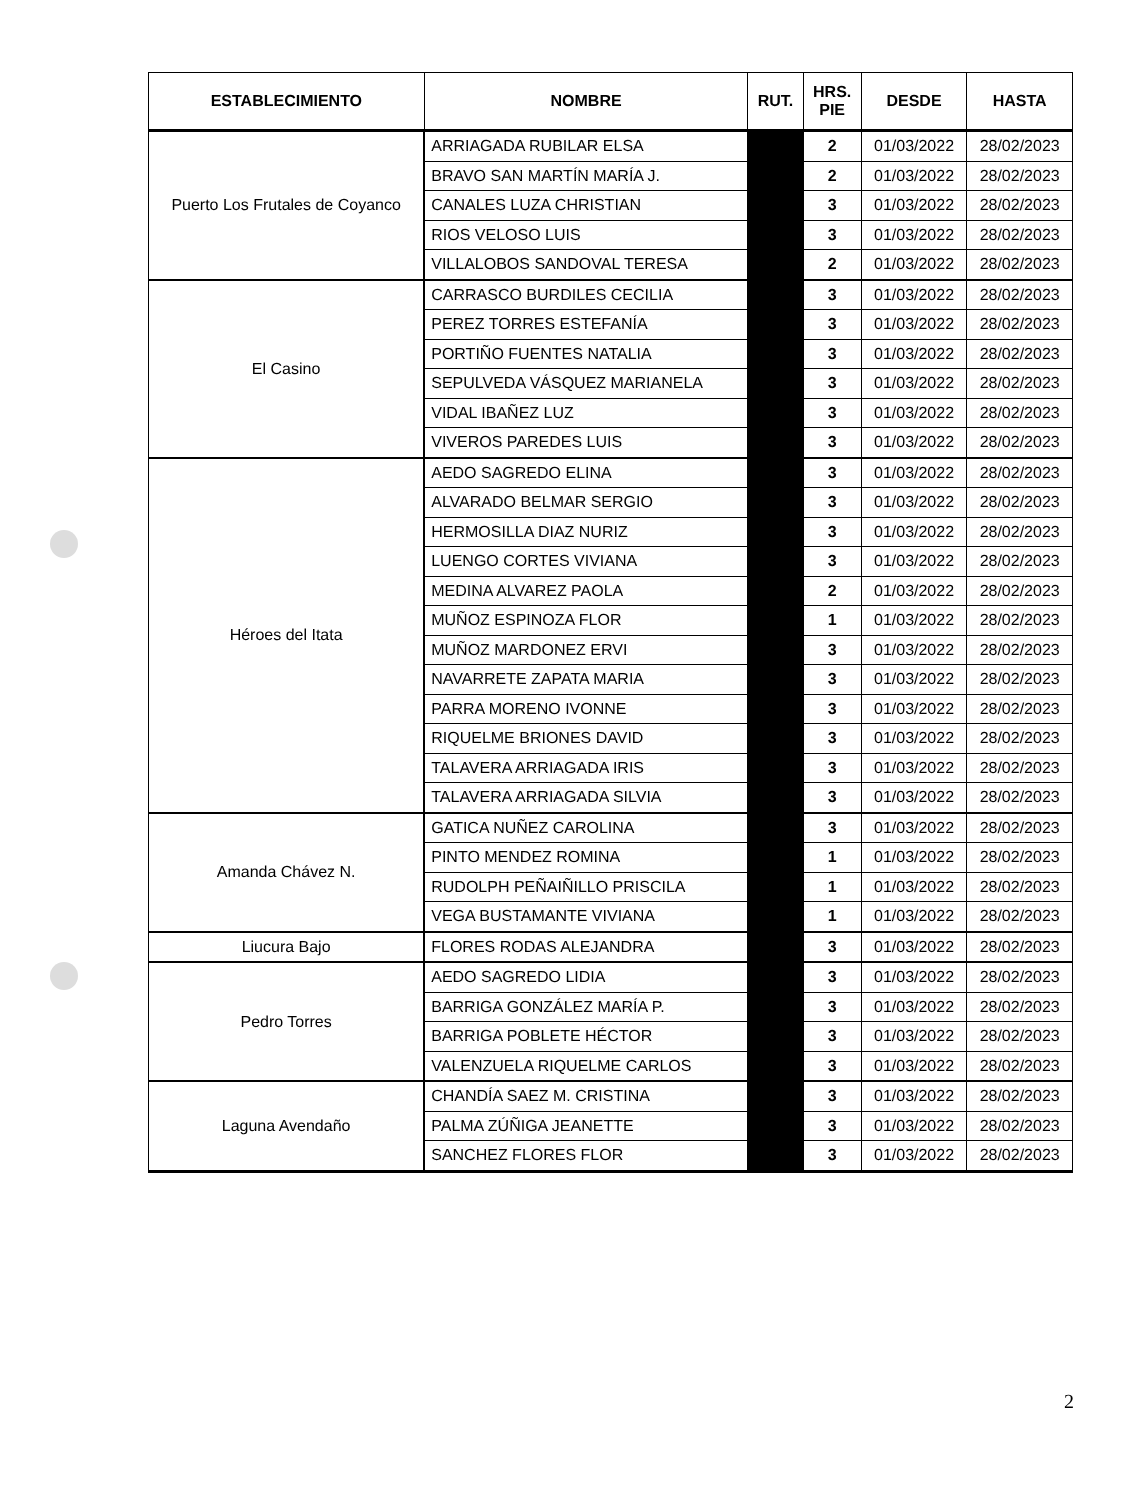| ESTABLECIMIENTO | NOMBRE | RUT. | HRS. PIE | DESDE | HASTA |
| --- | --- | --- | --- | --- | --- |
| Puerto Los Frutales de Coyanco | ARRIAGADA RUBILAR ELSA | | 2 | 01/03/2022 | 28/02/2023 |
| | BRAVO SAN MARTÍN MARÍA J. | | 2 | 01/03/2022 | 28/02/2023 |
| | CANALES LUZA CHRISTIAN | | 3 | 01/03/2022 | 28/02/2023 |
| | RIOS VELOSO LUIS | | 3 | 01/03/2022 | 28/02/2023 |
| | VILLALOBOS SANDOVAL TERESA | | 2 | 01/03/2022 | 28/02/2023 |
| El Casino | CARRASCO BURDILES CECILIA | | 3 | 01/03/2022 | 28/02/2023 |
| | PEREZ TORRES ESTEFANÍA | | 3 | 01/03/2022 | 28/02/2023 |
| | PORTIÑO FUENTES NATALIA | | 3 | 01/03/2022 | 28/02/2023 |
| | SEPULVEDA VÁSQUEZ MARIANELA | | 3 | 01/03/2022 | 28/02/2023 |
| | VIDAL IBAÑEZ LUZ | | 3 | 01/03/2022 | 28/02/2023 |
| | VIVEROS PAREDES LUIS | | 3 | 01/03/2022 | 28/02/2023 |
| Héroes del Itata | AEDO SAGREDO ELINA | | 3 | 01/03/2022 | 28/02/2023 |
| | ALVARADO BELMAR SERGIO | | 3 | 01/03/2022 | 28/02/2023 |
| | HERMOSILLA DIAZ NURIZ | | 3 | 01/03/2022 | 28/02/2023 |
| | LUENGO CORTES VIVIANA | | 3 | 01/03/2022 | 28/02/2023 |
| | MEDINA ALVAREZ PAOLA | | 2 | 01/03/2022 | 28/02/2023 |
| | MUÑOZ ESPINOZA FLOR | | 1 | 01/03/2022 | 28/02/2023 |
| | MUÑOZ MARDONEZ ERVI | | 3 | 01/03/2022 | 28/02/2023 |
| | NAVARRETE ZAPATA MARIA | | 3 | 01/03/2022 | 28/02/2023 |
| | PARRA MORENO IVONNE | | 3 | 01/03/2022 | 28/02/2023 |
| | RIQUELME BRIONES DAVID | | 3 | 01/03/2022 | 28/02/2023 |
| | TALAVERA ARRIAGADA IRIS | | 3 | 01/03/2022 | 28/02/2023 |
| | TALAVERA ARRIAGADA SILVIA | | 3 | 01/03/2022 | 28/02/2023 |
| Amanda Chávez N. | GATICA NUÑEZ CAROLINA | | 3 | 01/03/2022 | 28/02/2023 |
| | PINTO MENDEZ ROMINA | | 1 | 01/03/2022 | 28/02/2023 |
| | RUDOLPH PEÑAIÑILLO PRISCILA | | 1 | 01/03/2022 | 28/02/2023 |
| | VEGA BUSTAMANTE VIVIANA | | 1 | 01/03/2022 | 28/02/2023 |
| Liucura Bajo | FLORES RODAS ALEJANDRA | | 3 | 01/03/2022 | 28/02/2023 |
| Pedro Torres | AEDO SAGREDO LIDIA | | 3 | 01/03/2022 | 28/02/2023 |
| | BARRIGA GONZÁLEZ MARÍA P. | | 3 | 01/03/2022 | 28/02/2023 |
| | BARRIGA POBLETE HÉCTOR | | 3 | 01/03/2022 | 28/02/2023 |
| | VALENZUELA RIQUELME CARLOS | | 3 | 01/03/2022 | 28/02/2023 |
| Laguna Avendaño | CHANDÍA SAEZ M. CRISTINA | | 3 | 01/03/2022 | 28/02/2023 |
| | PALMA ZÚÑIGA JEANETTE | | 3 | 01/03/2022 | 28/02/2023 |
| | SANCHEZ FLORES FLOR | | 3 | 01/03/2022 | 28/02/2023 |
2